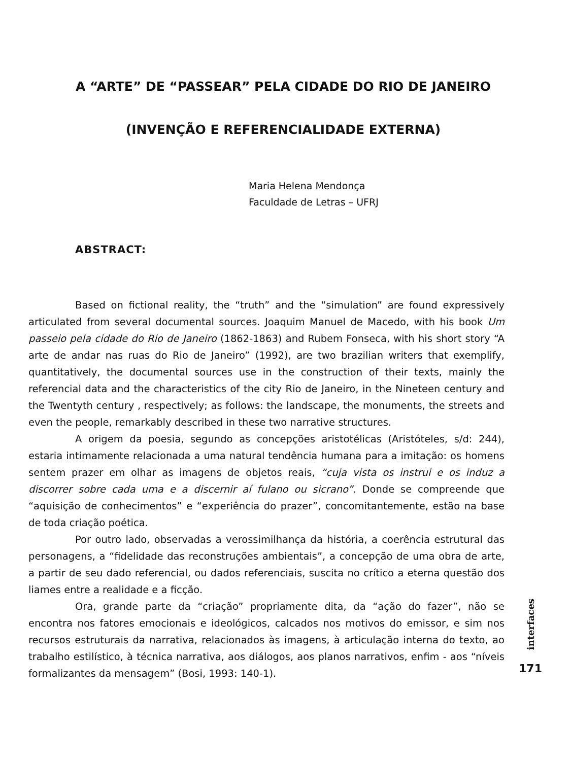A “ARTE” DE “PASSEAR” PELA CIDADE DO RIO DE JANEIRO
(INVENÇÃO E REFERENCIALIDADE EXTERNA)
Maria Helena Mendonça
Faculdade de Letras – UFRJ
ABSTRACT:
Based on fictional reality, the “truth” and the “simulation” are found expressively articulated from several documental sources. Joaquim Manuel de Macedo, with his book Um passeio pela cidade do Rio de Janeiro (1862-1863) and Rubem Fonseca, with his short story “A arte de andar nas ruas do Rio de Janeiro” (1992), are two brazilian writers that exemplify, quantitatively, the documental sources use in the construction of their texts, mainly the referencial data and the characteristics of the city Rio de Janeiro, in the Nineteen century and the Twentyth century , respectively; as follows: the landscape, the monuments, the streets and even the people, remarkably described in these two narrative structures.
A origem da poesia, segundo as concepções aristotélicas (Aristóteles, s/d: 244), estaria intimamente relacionada a uma natural tendência humana para a imitação: os homens sentem prazer em olhar as imagens de objetos reais, “cuja vista os instrui e os induz a discorrer sobre cada uma e a discernir aí fulano ou sicrano”. Donde se compreende que “aquisição de conhecimentos” e “experiência do prazer”, concomitantemente, estão na base de toda criação poética.
Por outro lado, observadas a verossimilhança da história, a coerência estrutural das personagens, a “fidelidade das reconstruções ambientais”, a concepção de uma obra de arte, a partir de seu dado referencial, ou dados referenciais, suscita no crítico a eterna questão dos liames entre a realidade e a ficção.
Ora, grande parte da “criação” propriamente dita, da “ação do fazer”, não se encontra nos fatores emocionais e ideológicos, calcados nos motivos do emissor, e sim nos recursos estruturais da narrativa, relacionados às imagens, à articulação interna do texto, ao trabalho estilístico, à técnica narrativa, aos diálogos, aos planos narrativos, enfim - aos “níveis formalizantes da mensagem” (Bosi, 1993: 140-1).
interfaces
171